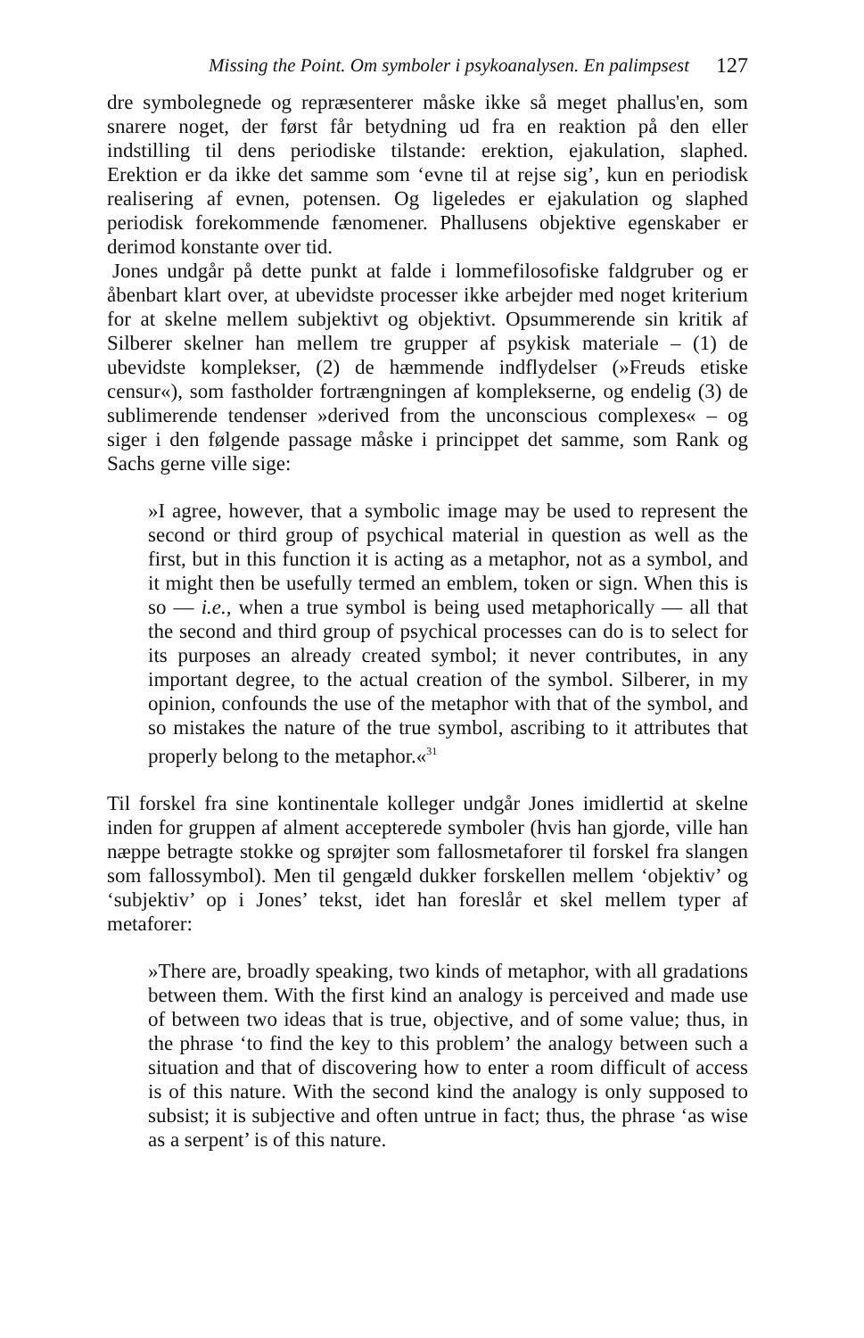Missing the Point. Om symboler i psykoanalysen. En palimpsest 127
dre symbolegnede og repræsenterer måske ikke så meget phallus'en, som snarere noget, der først får betydning ud fra en reaktion på den eller indstilling til dens periodiske tilstande: erektion, ejakulation, slaphed. Erektion er da ikke det samme som ‘evne til at rejse sig’, kun en periodisk realisering af evnen, potensen. Og ligeledes er ejakulation og slaphed periodisk forekommende fænomener. Phallusens objektive egenskaber er derimod konstante over tid.
Jones undgår på dette punkt at falde i lommefilosofiske faldgruber og er åbenbart klart over, at ubevidste processer ikke arbejder med noget kriterium for at skelne mellem subjektivt og objektivt. Opsummerende sin kritik af Silberer skelner han mellem tre grupper af psykisk materiale – (1) de ubevidste komplekser, (2) de hæmmende indflydelser (»Freuds etiske censur«), som fastholder fortrængningen af komplekserne, og endelig (3) de sublimerende tendenser »derived from the unconscious complexes« – og siger i den følgende passage måske i princippet det samme, som Rank og Sachs gerne ville sige:
»I agree, however, that a symbolic image may be used to represent the second or third group of psychical material in question as well as the first, but in this function it is acting as a metaphor, not as a symbol, and it might then be usefully termed an emblem, token or sign. When this is so — i.e., when a true symbol is being used metaphorically — all that the second and third group of psychical processes can do is to select for its purposes an already created symbol; it never contributes, in any important degree, to the actual creation of the symbol. Silberer, in my opinion, confounds the use of the metaphor with that of the symbol, and so mistakes the nature of the true symbol, ascribing to it attributes that properly belong to the metaphor.«<sup>31</sup>
Til forskel fra sine kontinentale kolleger undgår Jones imidlertid at skelne inden for gruppen af alment accepterede symboler (hvis han gjorde, ville han næppe betragte stokke og sprøjter som fallosmetaforer til forskel fra slangen som fallossymbol). Men til gengæld dukker forskellen mellem ‘objektiv’ og ‘subjektiv’ op i Jones’ tekst, idet han foreslår et skel mellem typer af metaforer:
»There are, broadly speaking, two kinds of metaphor, with all gradations between them. With the first kind an analogy is perceived and made use of between two ideas that is true, objective, and of some value; thus, in the phrase ‘to find the key to this problem’ the analogy between such a situation and that of discovering how to enter a room difficult of access is of this nature. With the second kind the analogy is only supposed to subsist; it is subjective and often untrue in fact; thus, the phrase ‘as wise as a serpent’ is of this nature.